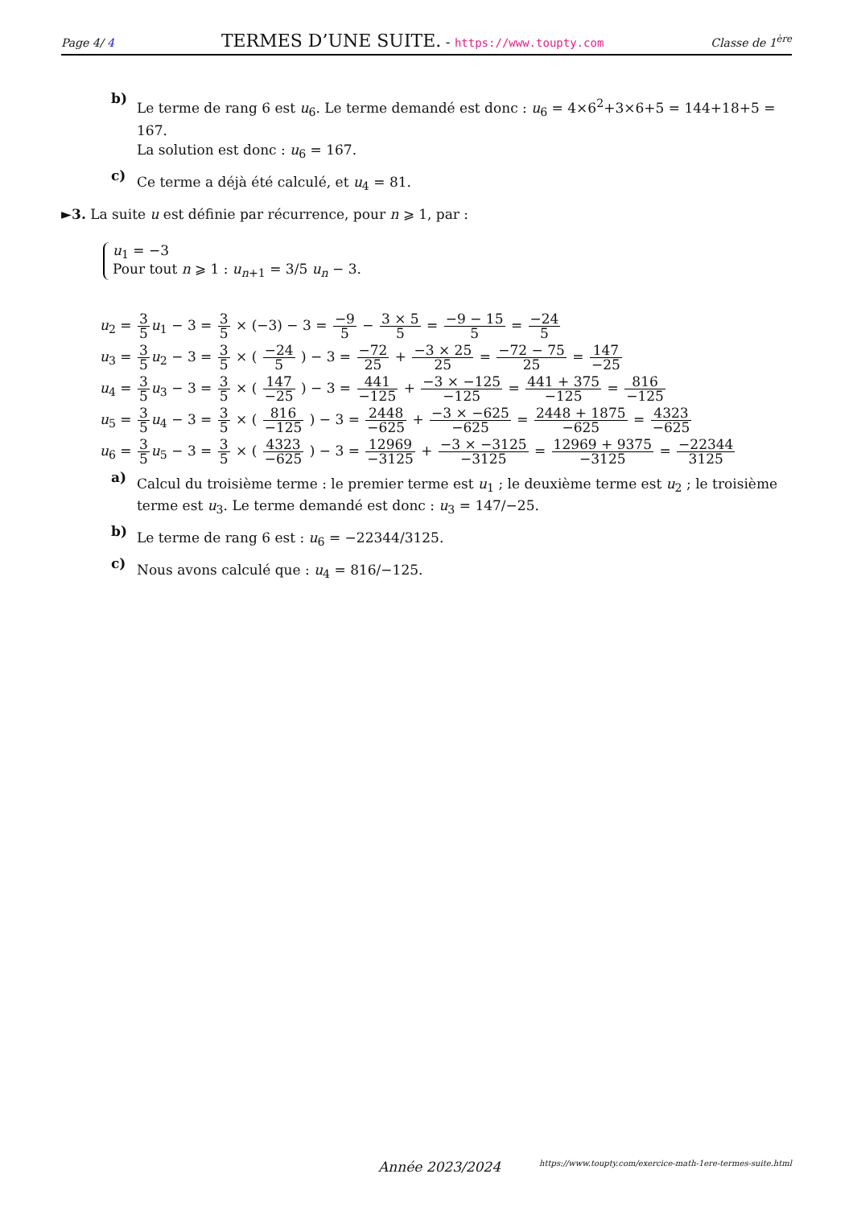Page 4/ 4 TERMES D’UNE SUITE. - https://www.toupty.com Classe de 1<sup>ère</sup>
b)
Le terme de rang 6 est u<sub>6</sub>. Le terme demandé est donc : u<sub>6</sub> = 4×6<sup>2</sup>+3×6+5 = 144+18+5 = 167.
La solution est donc : u<sub>6</sub> = 167.
c)
Ce terme a déjà été calculé, et u<sub>4</sub> = 81.
►3. La suite u est définie par récurrence, pour n ⩾ 1, par :
u<sub>1</sub> = −3
Pour tout n ⩾ 1 : u<sub>n+1</sub> = 3/5 u<sub>n</sub> − 3.
u<sub>2</sub> = 3 5 u<sub>1</sub> − 3 = 3 5 × (−3) − 3 = −9 5 − 3 × 5 5 = −9 − 15 5 = −24 5
u<sub>3</sub> = 3 5 u<sub>2</sub> − 3 = 3 5 × ( −24 5 ) − 3 = −72 25 + −3 × 25 25 = −72 − 75 25 = 147 −25
u<sub>4</sub> = 3 5 u<sub>3</sub> − 3 = 3 5 × ( 147 −25 ) − 3 = 441 −125 + −3 × −125 −125 = 441 + 375 −125 = 816 −125
u<sub>5</sub> = 3 5 u<sub>4</sub> − 3 = 3 5 × ( 816 −125 ) − 3 = 2448 −625 + −3 × −625 −625 = 2448 + 1875 −625 = 4323 −625
u<sub>6</sub> = 3 5 u<sub>5</sub> − 3 = 3 5 × ( 4323 −625 ) − 3 = 12969 −3125 + −3 × −3125 −3125 = 12969 + 9375 −3125 = −22344 3125
a)
Calcul du troisième terme : le premier terme est u<sub>1</sub> ; le deuxième terme est u<sub>2</sub> ; le troisième terme est u<sub>3</sub>. Le terme demandé est donc : u<sub>3</sub> = 147/−25.
b)
Le terme de rang 6 est : u<sub>6</sub> = −22344/3125.
c)
Nous avons calculé que : u<sub>4</sub> = 816/−125.
Année 2023/2024 https://www.toupty.com/exercice-math-1ere-termes-suite.html